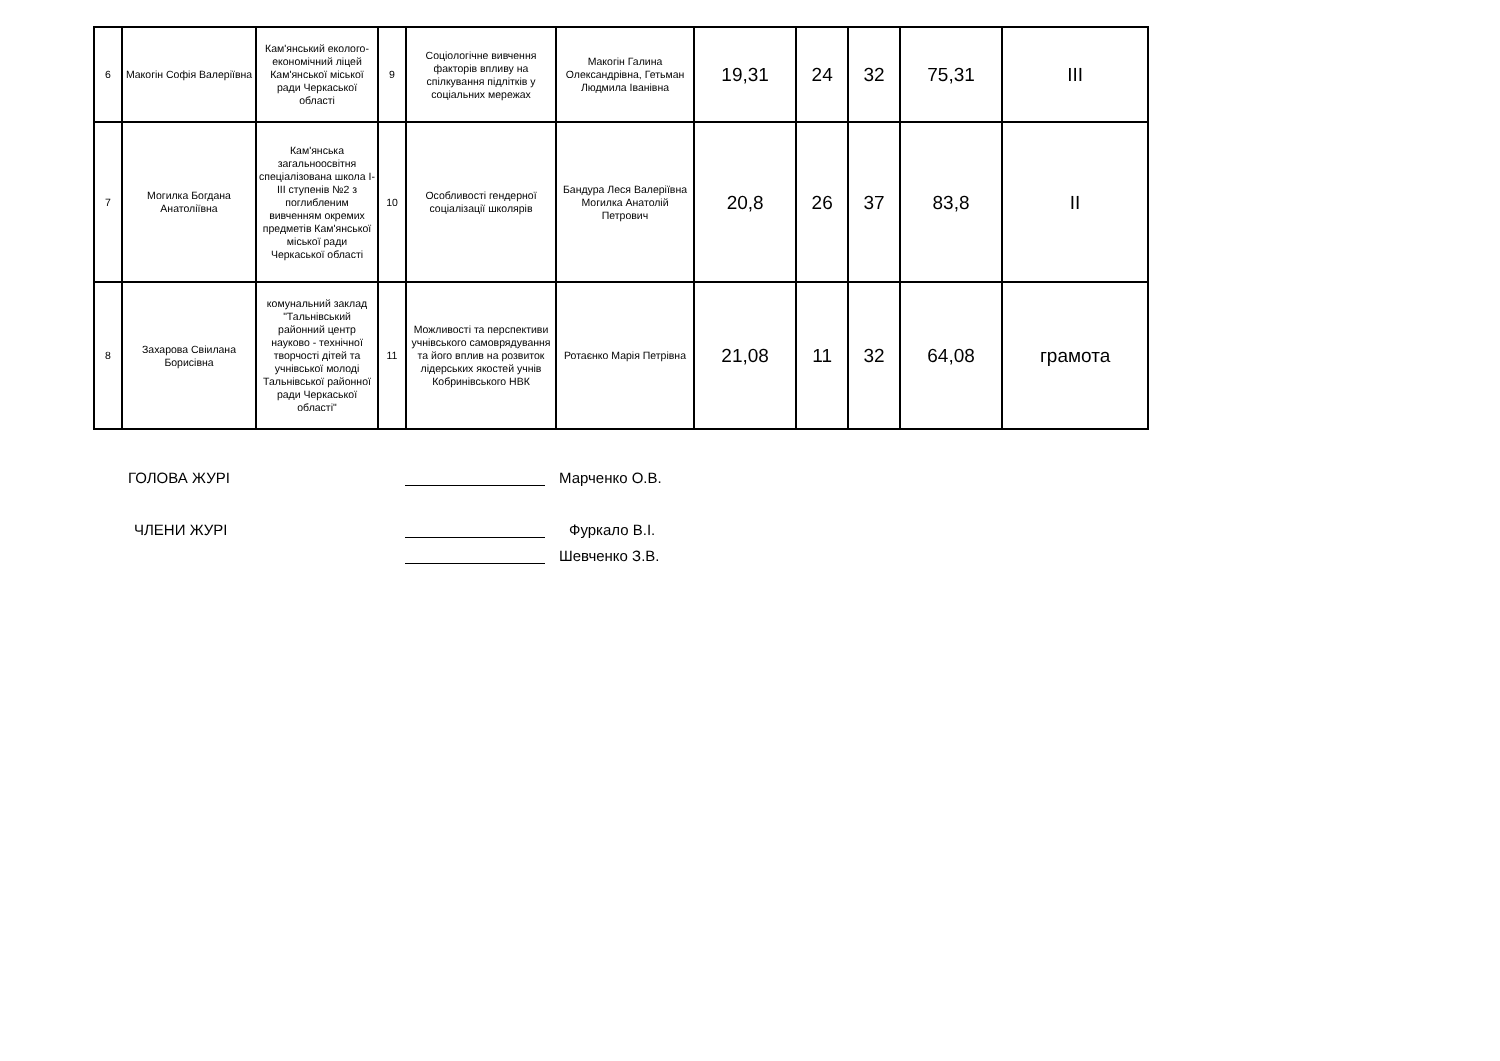| 6 | Макогін Софія Валеріївна | Кам'янський еколого-економічний ліцей Кам'янської міської ради Черкаської області | 9 | Соціологічне вивчення факторів впливу на спілкування підлітків у соціальних мережах | Макогін Галина Олександрівна, Гетьман Людмила Іванівна | 19,31 | 24 | 32 | 75,31 | III |
| 7 | Могилка Богдана Анатоліївна | Кам'янська загальноосвітня спеціалізована школа I-III ступенів №2 з поглибленим вивченням окремих предметів Кам'янської міської ради Черкаської області | 10 | Особливості гендерної соціалізації школярів | Бандура Леся Валеріївна Могилка Анатолій Петрович | 20,8 | 26 | 37 | 83,8 | II |
| 8 | Захарова Свіилана Борисівна | комунальний заклад "Тальнівський районний центр науково - технічної творчості дітей та учнівської молоді Тальнівської районної ради Черкаської області" | 11 | Можливості та перспективи учнівського самоврядування та його вплив на розвиток лідерських якостей учнів Кобринівського НВК | Ротаєнко Марія Петрівна | 21,08 | 11 | 32 | 64,08 | грамота |
ГОЛОВА ЖУРІ Марченко О.В.
ЧЛЕНИ ЖУРІ Фуркало В.І.
Шевченко З.В.